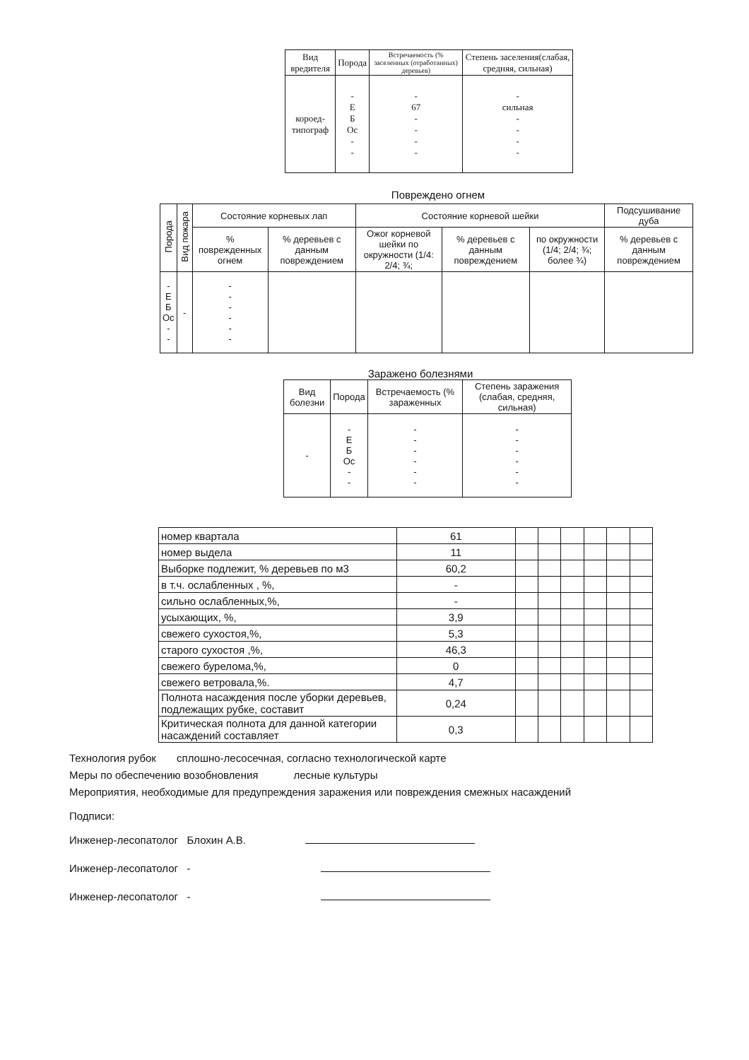| Вид вредителя | Порода | Встречаемость (% заселенных (отработанных) деревьев) | Степень заселения(слабая, средняя, сильная) |
| --- | --- | --- | --- |
| короед- типограф | - Е Б Ос - - | - 67 - - - - | - сильная - - - - |
Повреждено огнем
| Порода | Вид пожара | Состояние корневых лап | | Состояние корневой шейки | | | Подсушивание дуба |
| --- | --- | --- | --- | --- | --- | --- | --- |
| | | % поврежденных огнем | % деревьев с данным повреждением | Ожог корневой шейки по окружности (1/4: 2/4; ¾; | % деревьев с данным повреждением | по окружности (1/4; 2/4; ¾; более ¾) | % деревьев с данным повреждением |
| - Е Б Ос - - | - | - - - - - - | | | | | |
Заражено болезнями
| Вид болезни | Порода | Встречаемость (% зараженных | Степень заражения (слабая, средняя, сильная) |
| --- | --- | --- | --- |
| - | - Е Б Ос - - | - - - - - - | - - - - - - |
| номер квартала | 61 | | | | | | |
| номер выдела | 11 | | | | | | |
| Выборке подлежит, % деревьев по м3 | 60,2 | | | | | | |
| в т.ч. ослабленных , %, | - | | | | | | |
| сильно ослабленных,%, | - | | | | | | |
| усыхающих, %, | 3,9 | | | | | | |
| свежего сухостоя,%, | 5,3 | | | | | | |
| старого сухостоя ,%, | 46,3 | | | | | | |
| свежего бурелома,%, | 0 | | | | | | |
| свежего ветровала,%. | 4,7 | | | | | | |
| Полнота насаждения после уборки деревьев, подлежащих рубке, составит | 0,24 | | | | | | |
| Критическая полнота для данной категории насаждений составляет | 0,3 | | | | | | |
Технология рубок сплошно-лесосечная, согласно технологической карте
Меры по обеспечению возобновления лесные культуры
Мероприятия, необходимые для предупреждения заражения или повреждения смежных насаждений
Подписи:
Инженер-лесопатолог Блохин А.В.
Инженер-лесопатолог -
Инженер-лесопатолог -